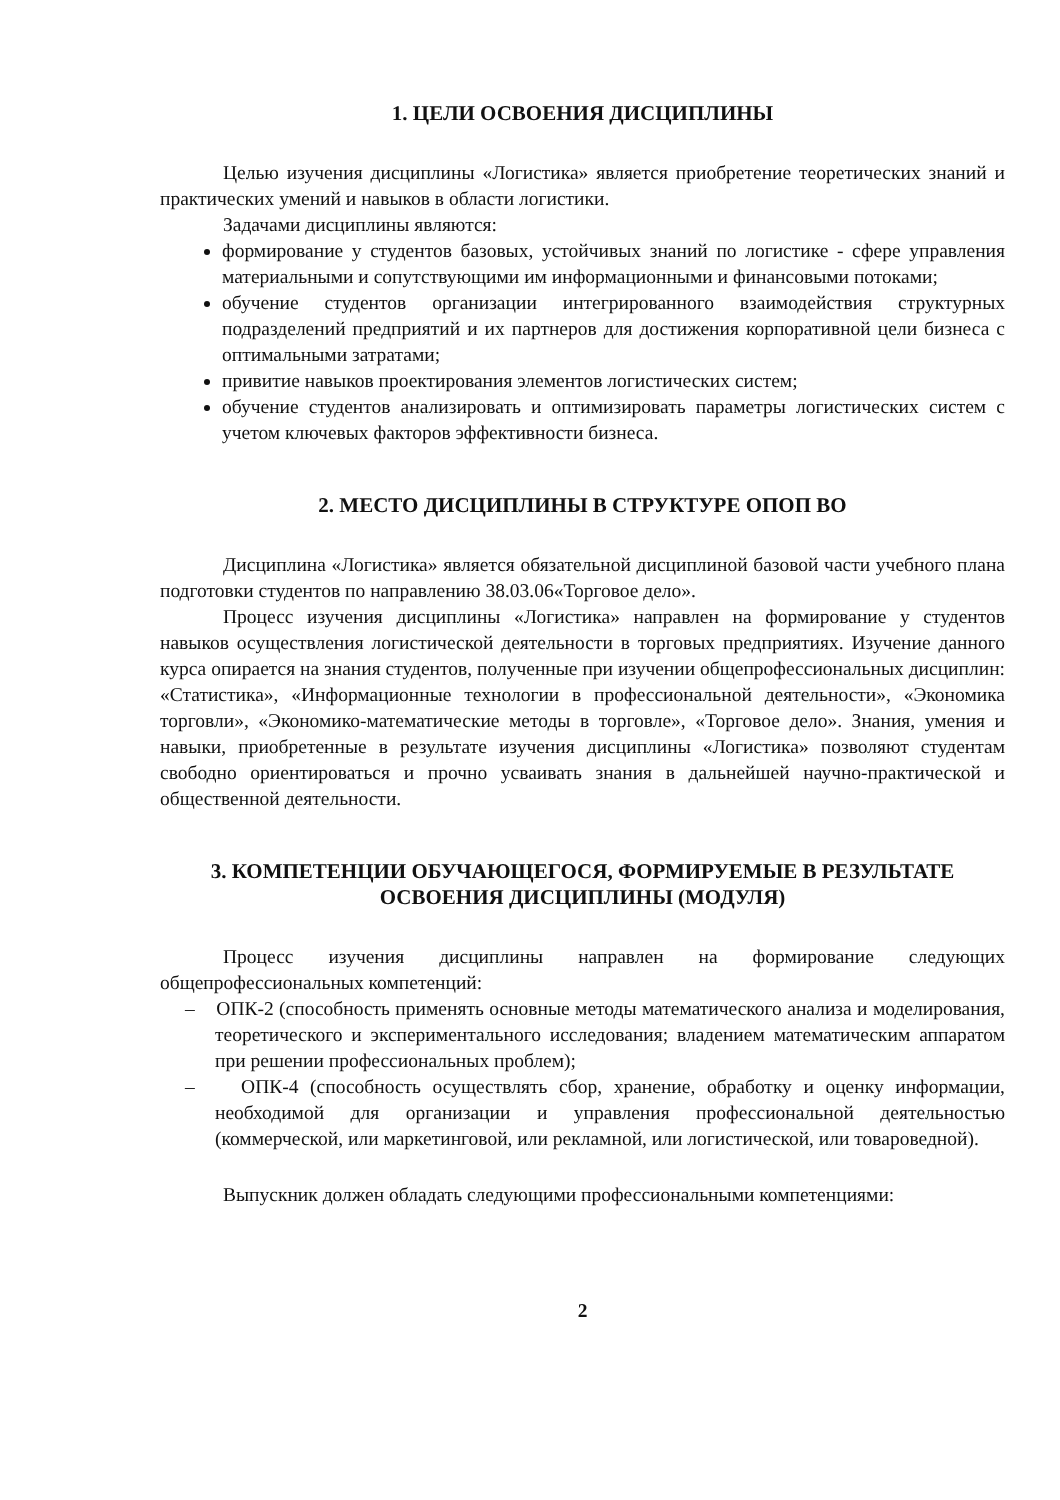1. ЦЕЛИ ОСВОЕНИЯ ДИСЦИПЛИНЫ
Целью изучения дисциплины «Логистика» является приобретение теоретических знаний и практических умений и навыков в области логистики.
Задачами дисциплины являются:
формирование у студентов базовых, устойчивых знаний по логистике - сфере управления материальными и сопутствующими им информационными и финансовыми потоками;
обучение студентов организации интегрированного взаимодействия структурных подразделений предприятий и их партнеров для достижения корпоративной цели бизнеса с оптимальными затратами;
привитие навыков проектирования элементов логистических систем;
обучение студентов анализировать и оптимизировать параметры логистических систем с учетом ключевых факторов эффективности бизнеса.
2. МЕСТО ДИСЦИПЛИНЫ В СТРУКТУРЕ ОПОП ВО
Дисциплина «Логистика» является обязательной дисциплиной базовой части учебного плана подготовки студентов по направлению 38.03.06«Торговое дело».
Процесс изучения дисциплины «Логистика» направлен на формирование у студентов навыков осуществления логистической деятельности в торговых предприятиях. Изучение данного курса опирается на знания студентов, полученные при изучении общепрофессиональных дисциплин: «Статистика», «Информационные технологии в профессиональной деятельности», «Экономика торговли», «Экономико-математические методы в торговле», «Торговое дело». Знания, умения и навыки, приобретенные в результате изучения дисциплины «Логистика» позволяют студентам свободно ориентироваться и прочно усваивать знания в дальнейшей научно-практической и общественной деятельности.
3. КОМПЕТЕНЦИИ ОБУЧАЮЩЕГОСЯ, ФОРМИРУЕМЫЕ В РЕЗУЛЬТАТЕ ОСВОЕНИЯ ДИСЦИПЛИНЫ (МОДУЛЯ)
Процесс изучения дисциплины направлен на формирование следующих общепрофессиональных компетенций:
– ОПК-2 (способность применять основные методы математического анализа и моделирования, теоретического и экспериментального исследования; владением математическим аппаратом при решении профессиональных проблем);
– ОПК-4 (способность осуществлять сбор, хранение, обработку и оценку информации, необходимой для организации и управления профессиональной деятельностью (коммерческой, или маркетинговой, или рекламной, или логистической, или товароведной).
Выпускник должен обладать следующими профессиональными компетенциями:
2